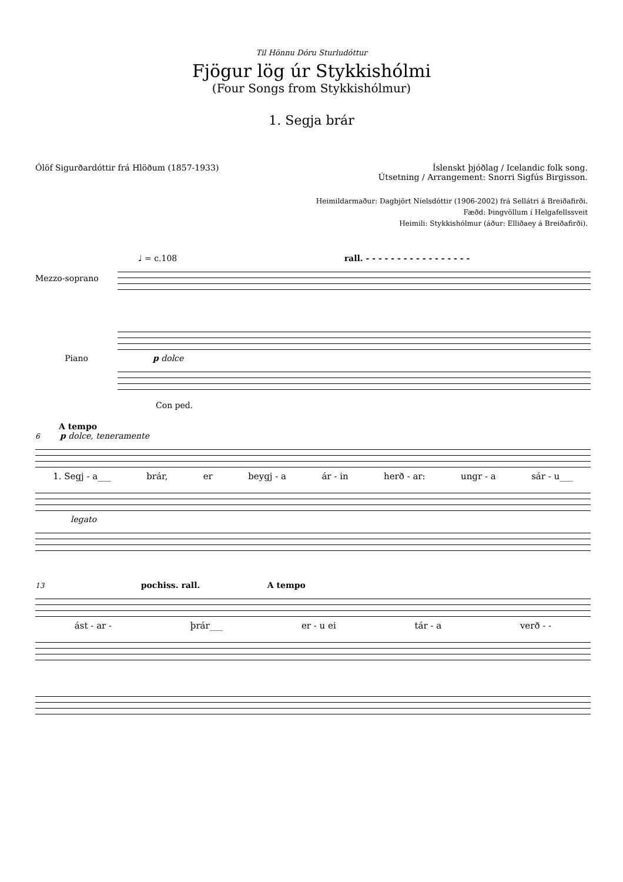Til Hönnu Dóru Sturludóttur
Fjögur lög úr Stykkishólmi
(Four Songs from Stykkishólmur)
1. Segja brár
Ólöf Sigurðardóttir frá Hlöðum (1857-1933)
Íslenskt þjóðlag / Icelandic folk song.
Útsetning / Arrangement: Snorri Sigfús Birgisson.
Heimildarmaður: Dagbjört Níelsdóttir (1906-2002) frá Sellátri á Breiðafirði.
Fæðd: Þingvöllum í Helgafellssveit
Heimili: Stykkishólmur (áður: Elliðaey á Breiðafirði).
♩ = c.108 rall. - - - - - - - - - - - - - - - - -
Mezzo-soprano
Piano p dolce
Con ped.
A tempo
6 p dolce, teneramente
1. Segj - a___ brár, er beygj - a ár - in herð - ar: ungr - a sár - u___
legato
13 pochiss. rall. A tempo
ást - ar - þrár___ er - u ei tár - a verð - -